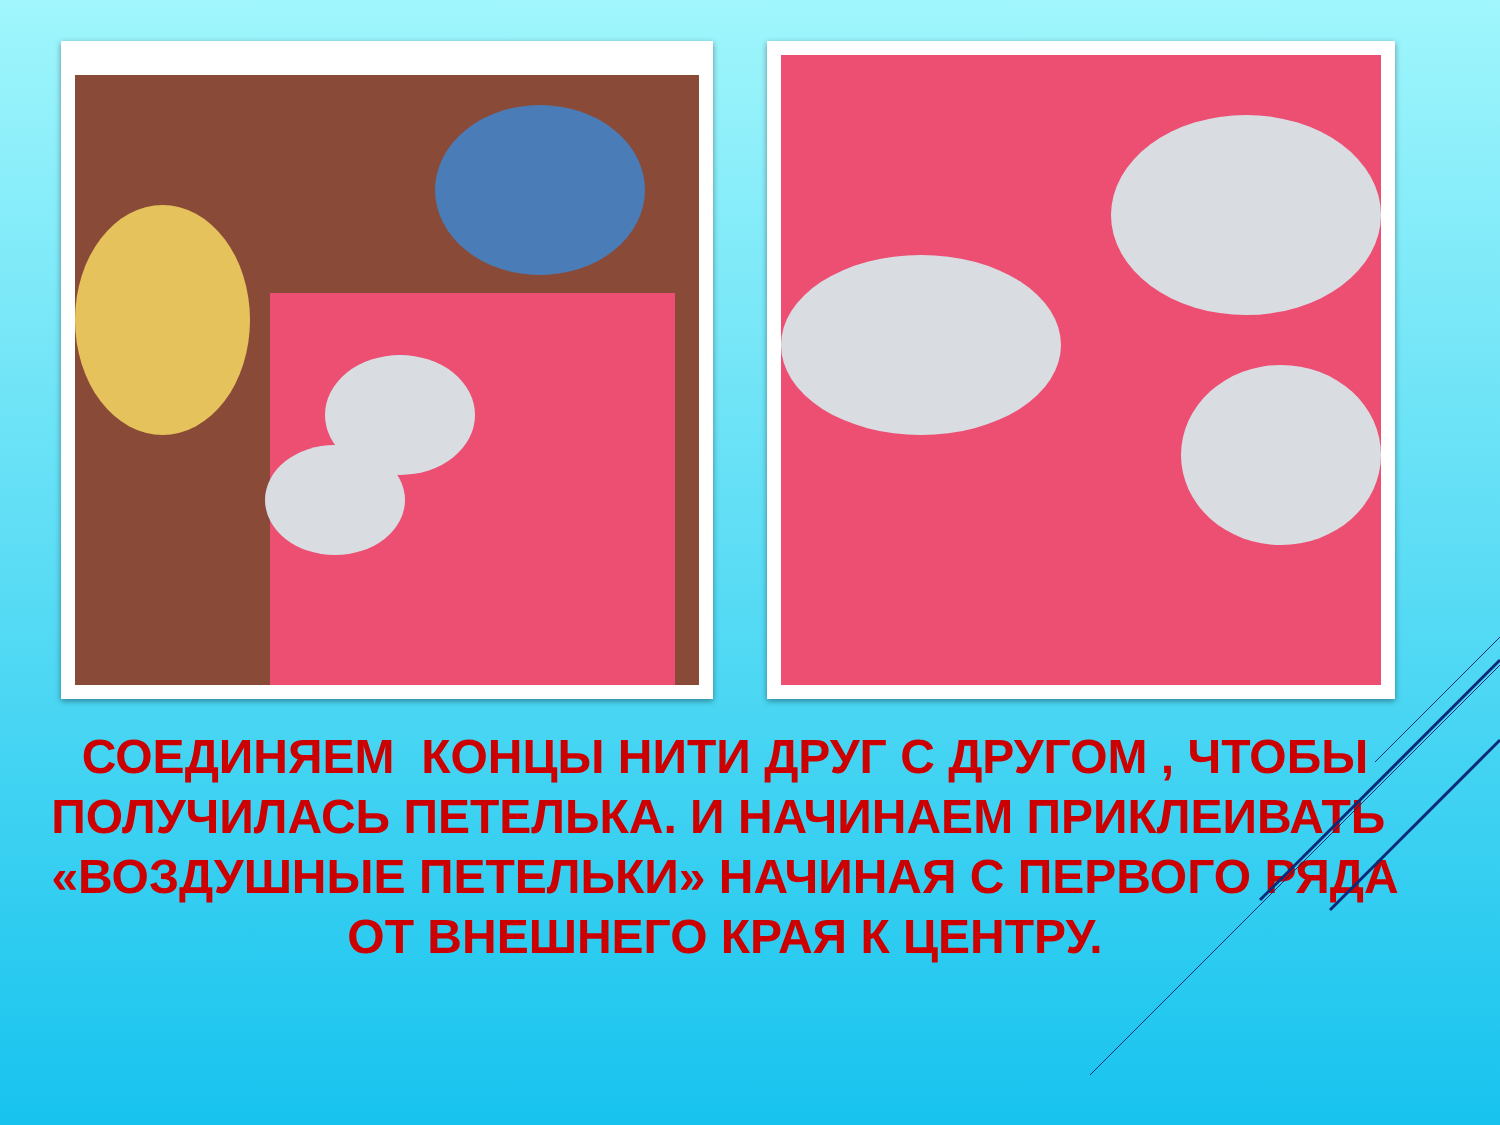СОЕДИНЯЕМ КОНЦЫ НИТИ ДРУГ С ДРУГОМ , ЧТОБЫ ПОЛУЧИЛАСЬ ПЕТЕЛЬКА. И НАЧИНАЕМ ПРИКЛЕИВАТЬ «ВОЗДУШНЫЕ ПЕТЕЛЬКИ» НАЧИНАЯ С ПЕРВОГО РЯДА ОТ ВНЕШНЕГО КРАЯ К ЦЕНТРУ.